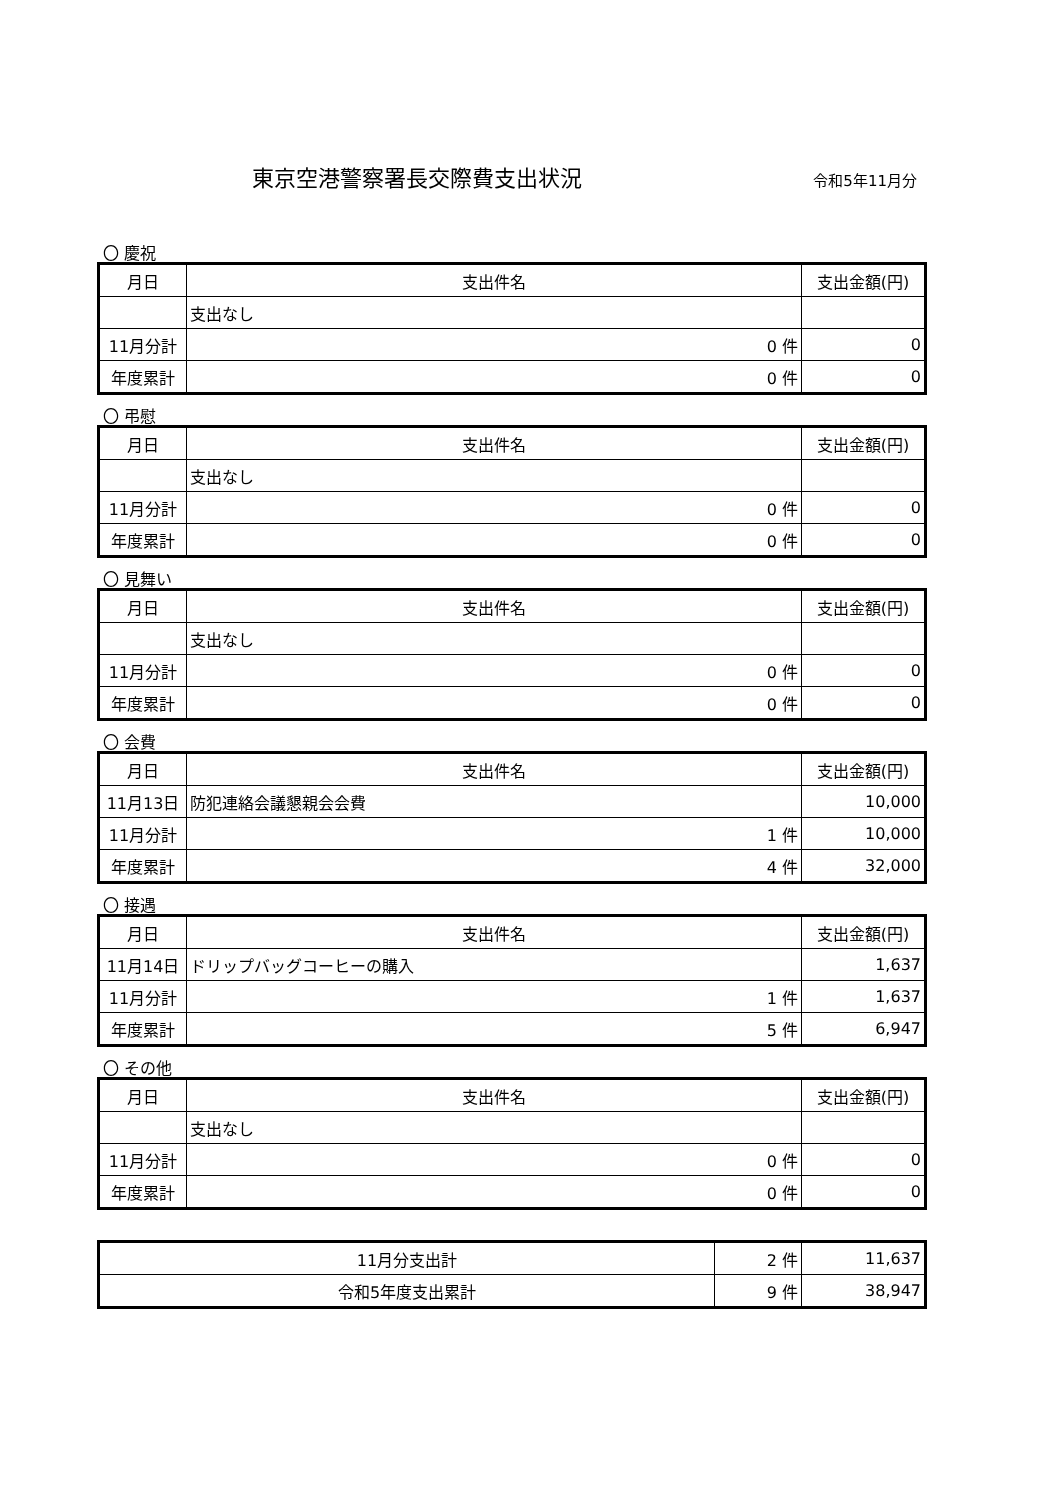東京空港警察署長交際費支出状況
令和5年11月分
〇 慶祝
| 月日 | 支出件名 | | 支出金額(円) |
| --- | --- | --- | --- |
| | 支出なし | | |
| 11月分計 | | 0 件 | 0 |
| 年度累計 | | 0 件 | 0 |
〇 弔慰
| 月日 | 支出件名 | | 支出金額(円) |
| --- | --- | --- | --- |
| | 支出なし | | |
| 11月分計 | | 0 件 | 0 |
| 年度累計 | | 0 件 | 0 |
〇 見舞い
| 月日 | 支出件名 | | 支出金額(円) |
| --- | --- | --- | --- |
| | 支出なし | | |
| 11月分計 | | 0 件 | 0 |
| 年度累計 | | 0 件 | 0 |
〇 会費
| 月日 | 支出件名 | | 支出金額(円) |
| --- | --- | --- | --- |
| 11月13日 | 防犯連絡会議懇親会会費 | | 10,000 |
| 11月分計 | | 1 件 | 10,000 |
| 年度累計 | | 4 件 | 32,000 |
〇 接遇
| 月日 | 支出件名 | | 支出金額(円) |
| --- | --- | --- | --- |
| 11月14日 | ドリップバッグコーヒーの購入 | | 1,637 |
| 11月分計 | | 1 件 | 1,637 |
| 年度累計 | | 5 件 | 6,947 |
〇 その他
| 月日 | 支出件名 | | 支出金額(円) |
| --- | --- | --- | --- |
| | 支出なし | | |
| 11月分計 | | 0 件 | 0 |
| 年度累計 | | 0 件 | 0 |
| 11月分支出計 | 2 件 | 11,637 |
| 令和5年度支出累計 | 9 件 | 38,947 |